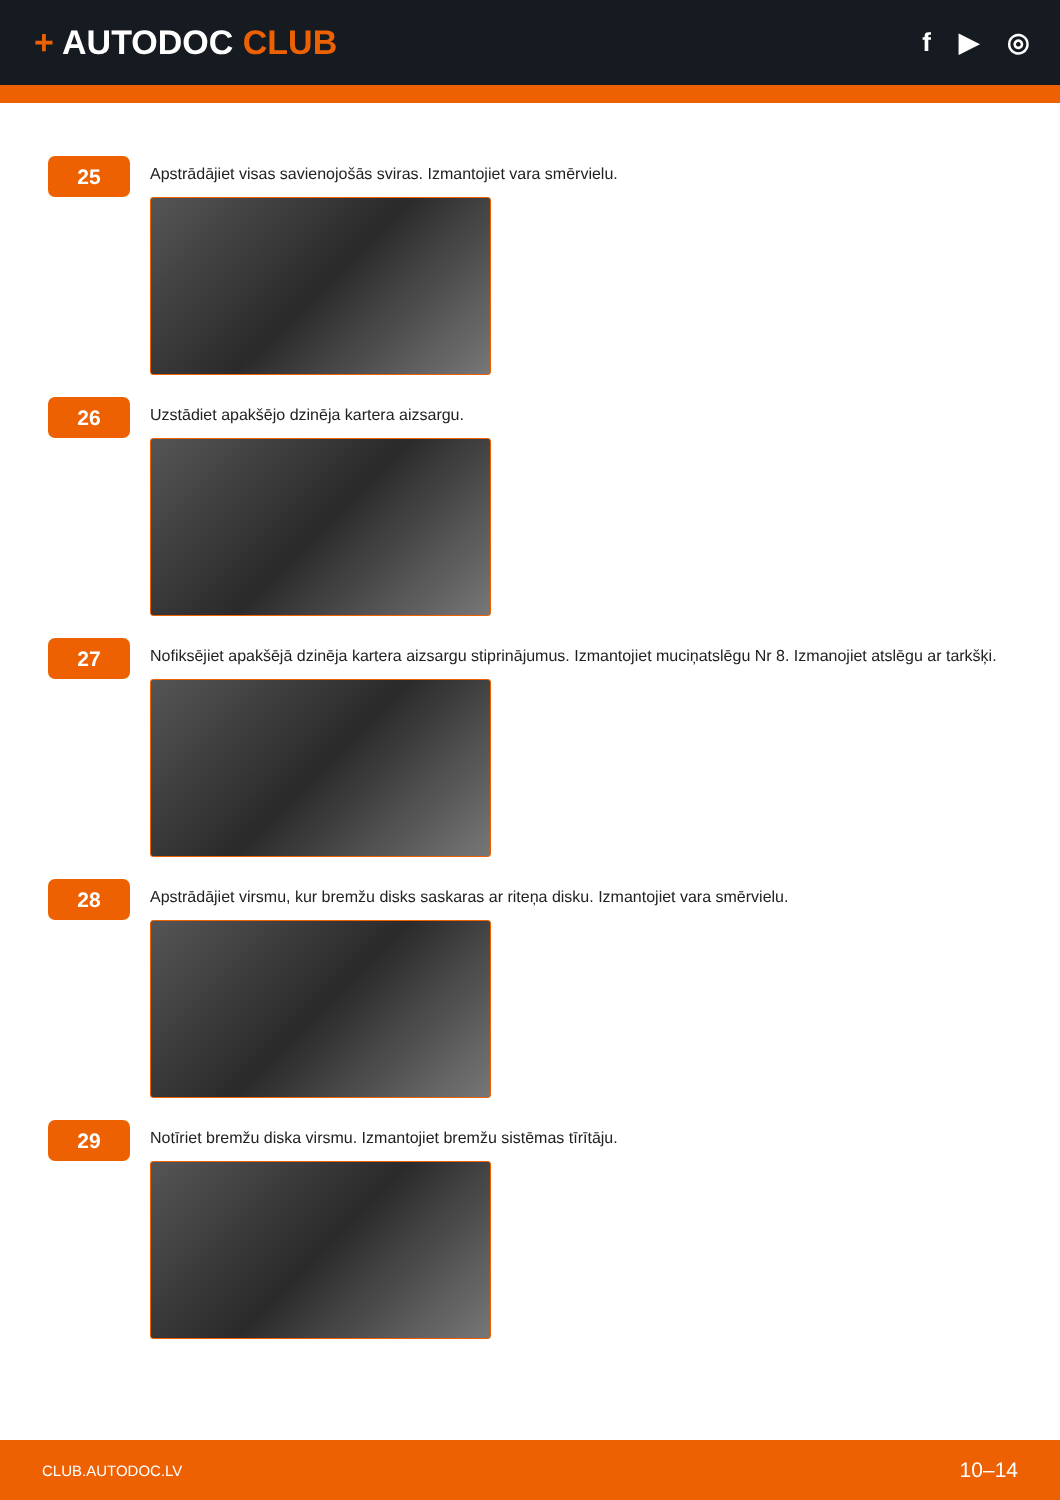+ AUTODOC CLUB
f ▶ ◎
25
Apstrādājiet visas savienojošās sviras. Izmantojiet vara smērvielu.
26
Uzstādiet apakšējo dzinēja kartera aizsargu.
27
Nofiksējiet apakšējā dzinēja kartera aizsargu stiprinājumus. Izmantojiet muciņatslēgu Nr 8. Izmanojiet atslēgu ar tarkšķi.
28
Apstrādājiet virsmu, kur bremžu disks saskaras ar riteņa disku. Izmantojiet vara smērvielu.
29
Notīriet bremžu diska virsmu. Izmantojiet bremžu sistēmas tīrītāju.
CLUB.AUTODOC.LV 10–14